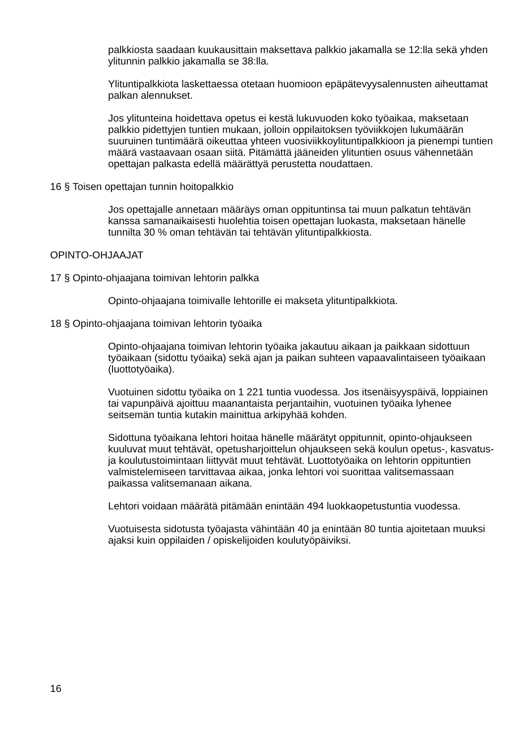palkkiosta saadaan kuukausittain maksettava palkkio jakamalla se 12:lla sekä yhden ylitunnin palkkio jakamalla se 38:lla.
Ylituntipalkkiota laskettaessa otetaan huomioon epäpätevyysalennusten aiheuttamat palkan alennukset.
Jos ylitunteina hoidettava opetus ei kestä lukuvuoden koko työaikaa, maksetaan palkkio pidettyjen tuntien mukaan, jolloin oppilaitoksen työviikkojen lukumäärän suuruinen tuntimäärä oikeuttaa yhteen vuosiviikkoylituntipalkkioon ja pienempi tuntien määrä vastaavaan osaan siitä. Pitämättä jääneiden ylituntien osuus vähennetään opettajan palkasta edellä määrättyä perustetta noudattaen.
16 § Toisen opettajan tunnin hoitopalkkio
Jos opettajalle annetaan määräys oman oppituntinsa tai muun palkatun tehtävän kanssa samanaikaisesti huolehtia toisen opettajan luokasta, maksetaan hänelle tunnilta 30 % oman tehtävän tai tehtävän ylituntipalkkiosta.
OPINTO-OHJAAJAT
17 § Opinto-ohjaajana toimivan lehtorin palkka
Opinto-ohjaajana toimivalle lehtorille ei makseta ylituntipalkkiota.
18 § Opinto-ohjaajana toimivan lehtorin työaika
Opinto-ohjaajana toimivan lehtorin työaika jakautuu aikaan ja paikkaan sidottuun työaikaan (sidottu työaika) sekä ajan ja paikan suhteen vapaavalintaiseen työaikaan (luottotyöaika).
Vuotuinen sidottu työaika on 1 221 tuntia vuodessa. Jos itsenäisyyspäivä, loppiainen tai vapunpäivä ajoittuu maanantaista perjantaihin, vuotuinen työaika lyhenee seitsemän tuntia kutakin mainittua arkipyhää kohden.
Sidottuna työaikana lehtori hoitaa hänelle määrätyt oppitunnit, opinto-ohjaukseen kuuluvat muut tehtävät, opetusharjoittelun ohjaukseen sekä koulun opetus-, kasvatus- ja koulutustoimintaan liittyvät muut tehtävät. Luottotyöaika on lehtorin oppituntien valmistelemiseen tarvittavaa aikaa, jonka lehtori voi suorittaa valitsemassaan paikassa valitsemanaan aikana.
Lehtori voidaan määrätä pitämään enintään 494 luokkaopetustuntia vuodessa.
Vuotuisesta sidotusta työajasta vähintään 40 ja enintään 80 tuntia ajoitetaan muuksi ajaksi kuin oppilaiden / opiskelijoiden koulutyöpäiviksi.
16